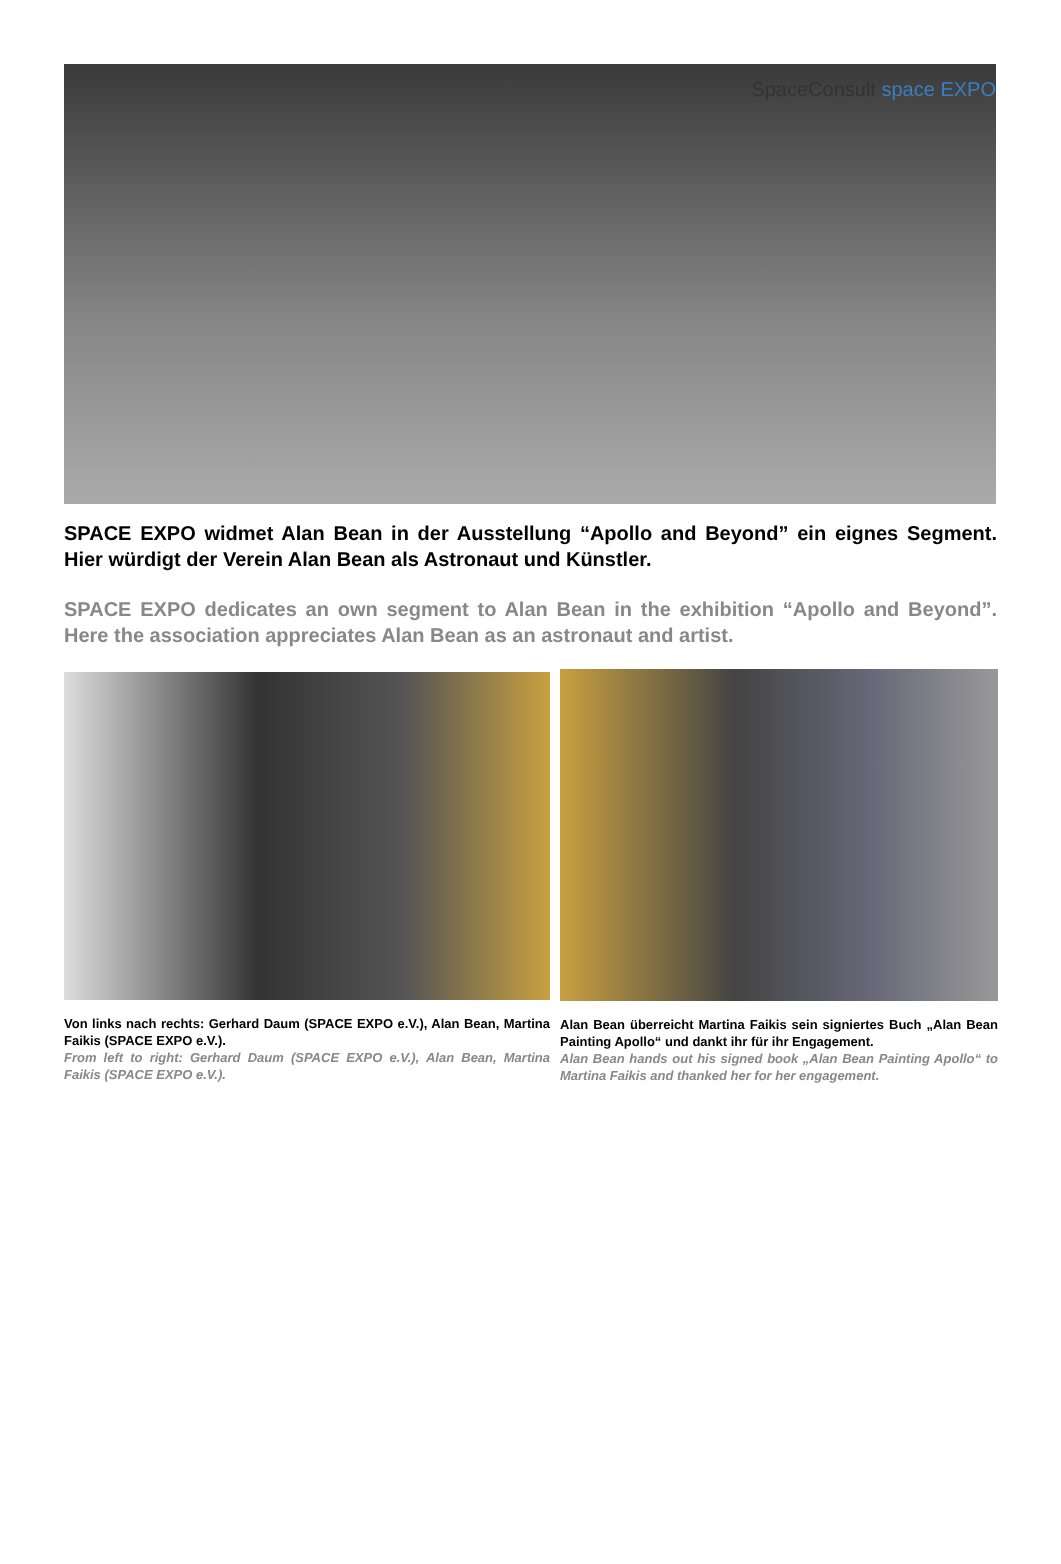SpaceConsult space EXPO
SPACE EXPO widmet Alan Bean in der Ausstellung “Apollo and Beyond” ein eignes Segment. Hier würdigt der Verein Alan Bean als Astronaut und Künstler.
SPACE EXPO dedicates an own segment to Alan Bean in the exhibition “Apollo and Beyond”. Here the association appreciates Alan Bean as an astronaut and artist.
Von links nach rechts: Gerhard Daum (SPACE EXPO e.V.), Alan Bean, Martina Faikis (SPACE EXPO e.V.).
From left to right: Gerhard Daum (SPACE EXPO e.V.), Alan Bean, Martina Faikis (SPACE EXPO e.V.).
Alan Bean überreicht Martina Faikis sein signiertes Buch „Alan Bean Painting Apollo“ und dankt ihr für ihr Engagement.
Alan Bean hands out his signed book „Alan Bean Painting Apollo“ to Martina Faikis and thanked her for her engagement.